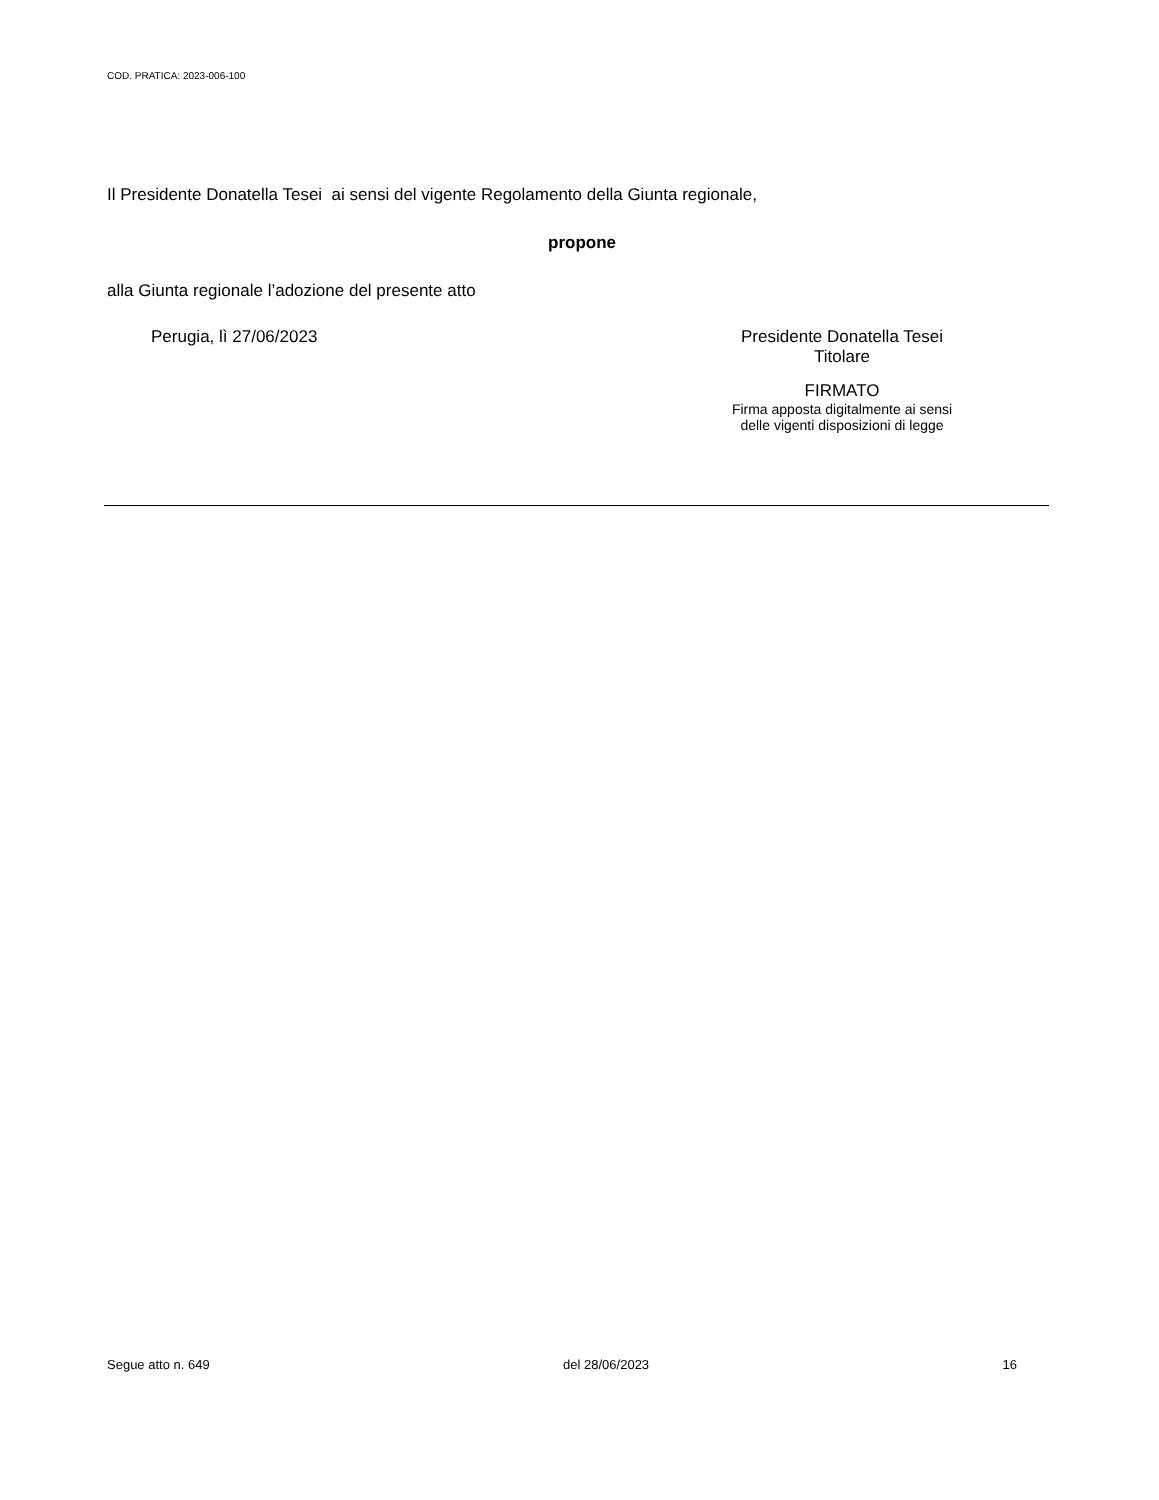COD. PRATICA: 2023-006-100
Il Presidente Donatella Tesei ai sensi del vigente Regolamento della Giunta regionale,
propone
alla Giunta regionale l’adozione del presente atto
Perugia, lì 27/06/2023 Presidente Donatella Tesei
Titolare
FIRMATO
Firma apposta digitalmente ai sensi
delle vigenti disposizioni di legge
Segue atto n. 649 del 28/06/2023 16